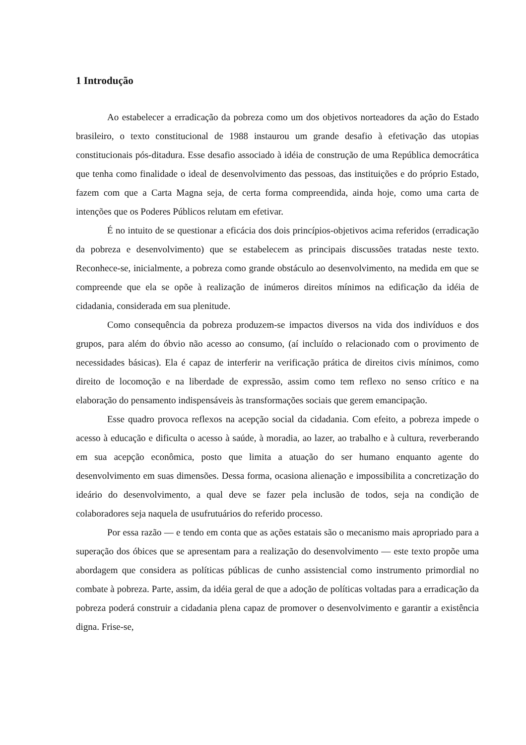1 Introdução
Ao estabelecer a erradicação da pobreza como um dos objetivos norteadores da ação do Estado brasileiro, o texto constitucional de 1988 instaurou um grande desafio à efetivação das utopias constitucionais pós-ditadura. Esse desafio associado à idéia de construção de uma República democrática que tenha como finalidade o ideal de desenvolvimento das pessoas, das instituições e do próprio Estado, fazem com que a Carta Magna seja, de certa forma compreendida, ainda hoje, como uma carta de intenções que os Poderes Públicos relutam em efetivar.
É no intuito de se questionar a eficácia dos dois princípios-objetivos acima referidos (erradicação da pobreza e desenvolvimento) que se estabelecem as principais discussões tratadas neste texto. Reconhece-se, inicialmente, a pobreza como grande obstáculo ao desenvolvimento, na medida em que se compreende que ela se opõe à realização de inúmeros direitos mínimos na edificação da idéia de cidadania, considerada em sua plenitude.
Como consequência da pobreza produzem-se impactos diversos na vida dos indivíduos e dos grupos, para além do óbvio não acesso ao consumo, (aí incluído o relacionado com o provimento de necessidades básicas). Ela é capaz de interferir na verificação prática de direitos civis mínimos, como direito de locomoção e na liberdade de expressão, assim como tem reflexo no senso crítico e na elaboração do pensamento indispensáveis às transformações sociais que gerem emancipação.
Esse quadro provoca reflexos na acepção social da cidadania. Com efeito, a pobreza impede o acesso à educação e dificulta o acesso à saúde, à moradia, ao lazer, ao trabalho e à cultura, reverberando em sua acepção econômica, posto que limita a atuação do ser humano enquanto agente do desenvolvimento em suas dimensões. Dessa forma, ocasiona alienação e impossibilita a concretização do ideário do desenvolvimento, a qual deve se fazer pela inclusão de todos, seja na condição de colaboradores seja naquela de usufrutuários do referido processo.
Por essa razão — e tendo em conta que as ações estatais são o mecanismo mais apropriado para a superação dos óbices que se apresentam para a realização do desenvolvimento — este texto propõe uma abordagem que considera as políticas públicas de cunho assistencial como instrumento primordial no combate à pobreza. Parte, assim, da idéia geral de que a adoção de políticas voltadas para a erradicação da pobreza poderá construir a cidadania plena capaz de promover o desenvolvimento e garantir a existência digna. Frise-se,